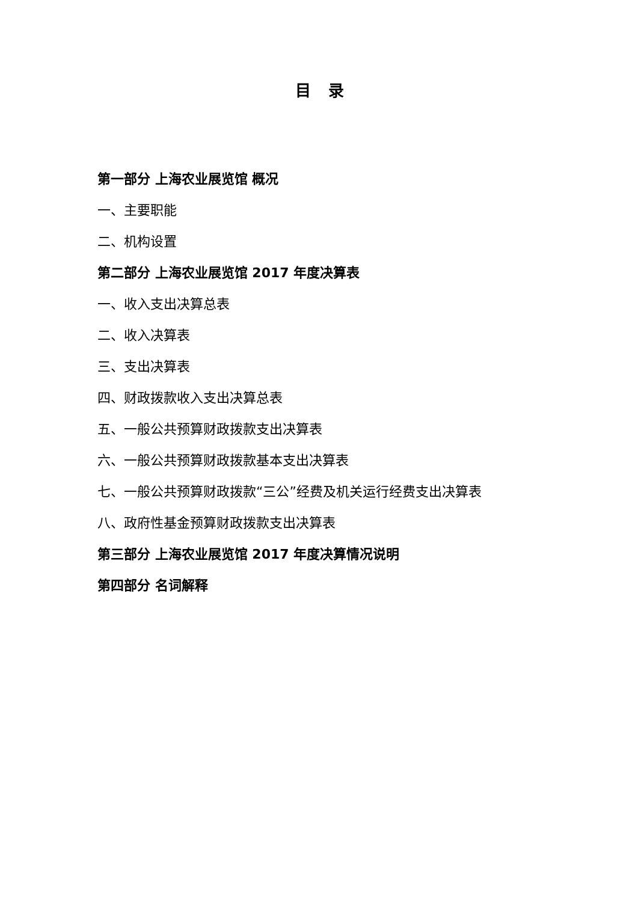目 录
第一部分 上海农业展览馆 概况
一、主要职能
二、机构设置
第二部分 上海农业展览馆 2017 年度决算表
一、收入支出决算总表
二、收入决算表
三、支出决算表
四、财政拨款收入支出决算总表
五、一般公共预算财政拨款支出决算表
六、一般公共预算财政拨款基本支出决算表
七、一般公共预算财政拨款“三公”经费及机关运行经费支出决算表
八、政府性基金预算财政拨款支出决算表
第三部分 上海农业展览馆 2017 年度决算情况说明
第四部分 名词解释